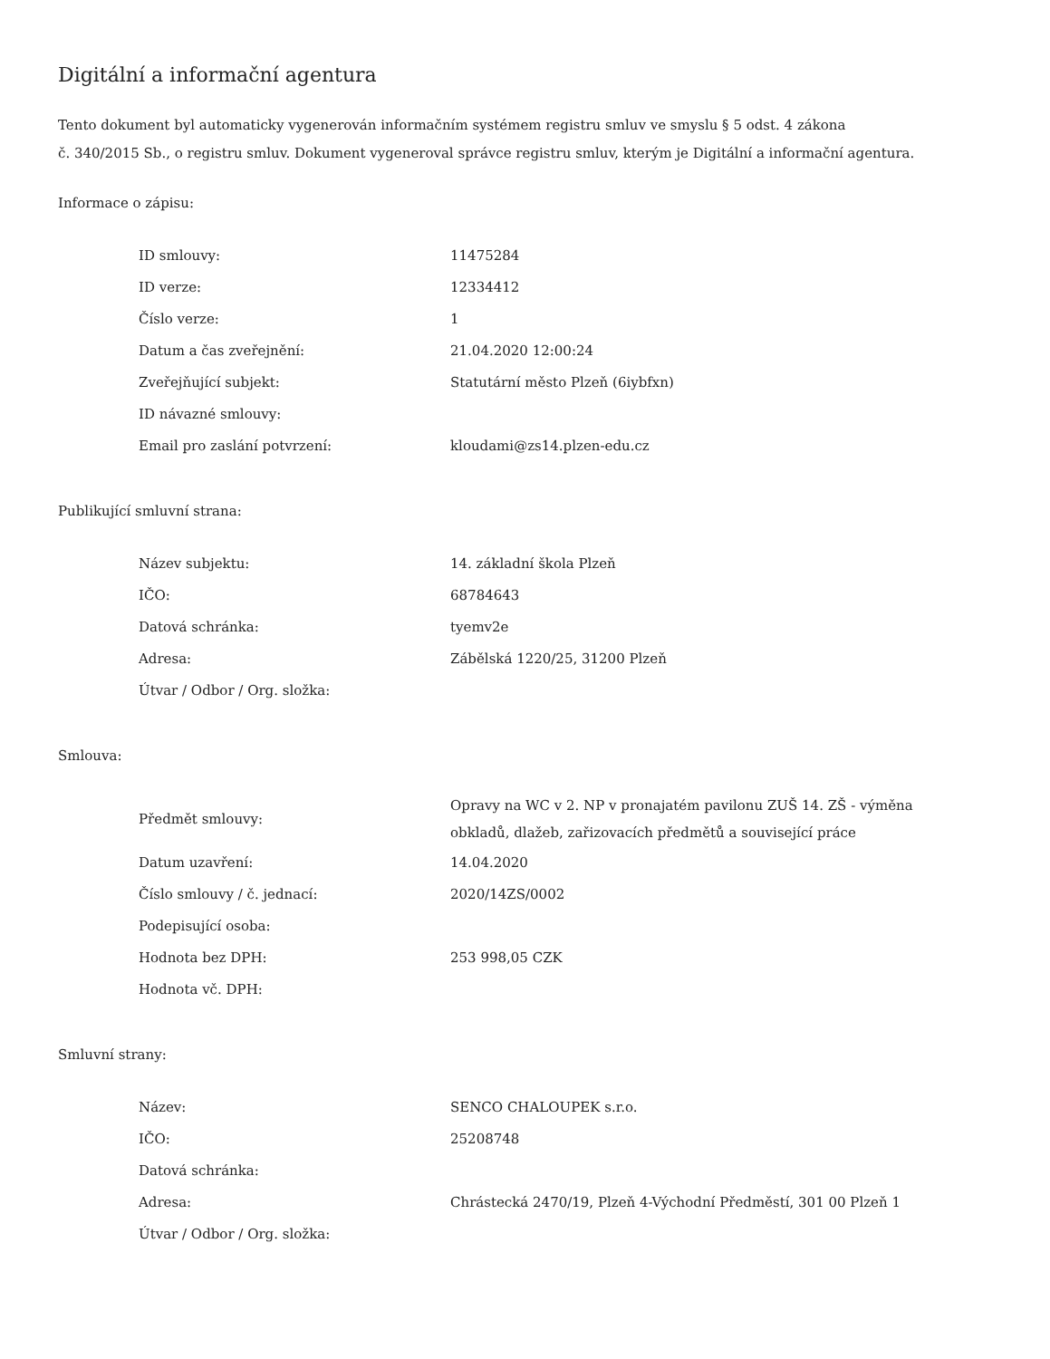Digitální a informační agentura
Tento dokument byl automaticky vygenerován informačním systémem registru smluv ve smyslu § 5 odst. 4 zákona
č. 340/2015 Sb., o registru smluv. Dokument vygeneroval správce registru smluv, kterým je Digitální a informační agentura.
Informace o zápisu:
| ID smlouvy: | 11475284 |
| ID verze: | 12334412 |
| Číslo verze: | 1 |
| Datum a čas zveřejnění: | 21.04.2020 12:00:24 |
| Zveřejňující subjekt: | Statutární město Plzeň (6iybfxn) |
| ID návazné smlouvy: | |
| Email pro zaslání potvrzení: | kloudami@zs14.plzen-edu.cz |
Publikující smluvní strana:
| Název subjektu: | 14. základní škola Plzeň |
| IČO: | 68784643 |
| Datová schránka: | tyemv2e |
| Adresa: | Zábělská 1220/25, 31200 Plzeň |
| Útvar / Odbor / Org. složka: | |
Smlouva:
| Předmět smlouvy: | Opravy na WC v 2. NP v pronajatém pavilonu ZUŠ 14. ZŠ - výměna obkladů, dlažeb, zařizovacích předmětů a související práce |
| Datum uzavření: | 14.04.2020 |
| Číslo smlouvy / č. jednací: | 2020/14ZS/0002 |
| Podepisující osoba: | |
| Hodnota bez DPH: | 253 998,05 CZK |
| Hodnota vč. DPH: | |
Smluvní strany:
| Název: | SENCO CHALOUPEK s.r.o. |
| IČO: | 25208748 |
| Datová schránka: | |
| Adresa: | Chrástecká 2470/19, Plzeň 4-Východní Předměstí, 301 00 Plzeň 1 |
| Útvar / Odbor / Org. složka: | |